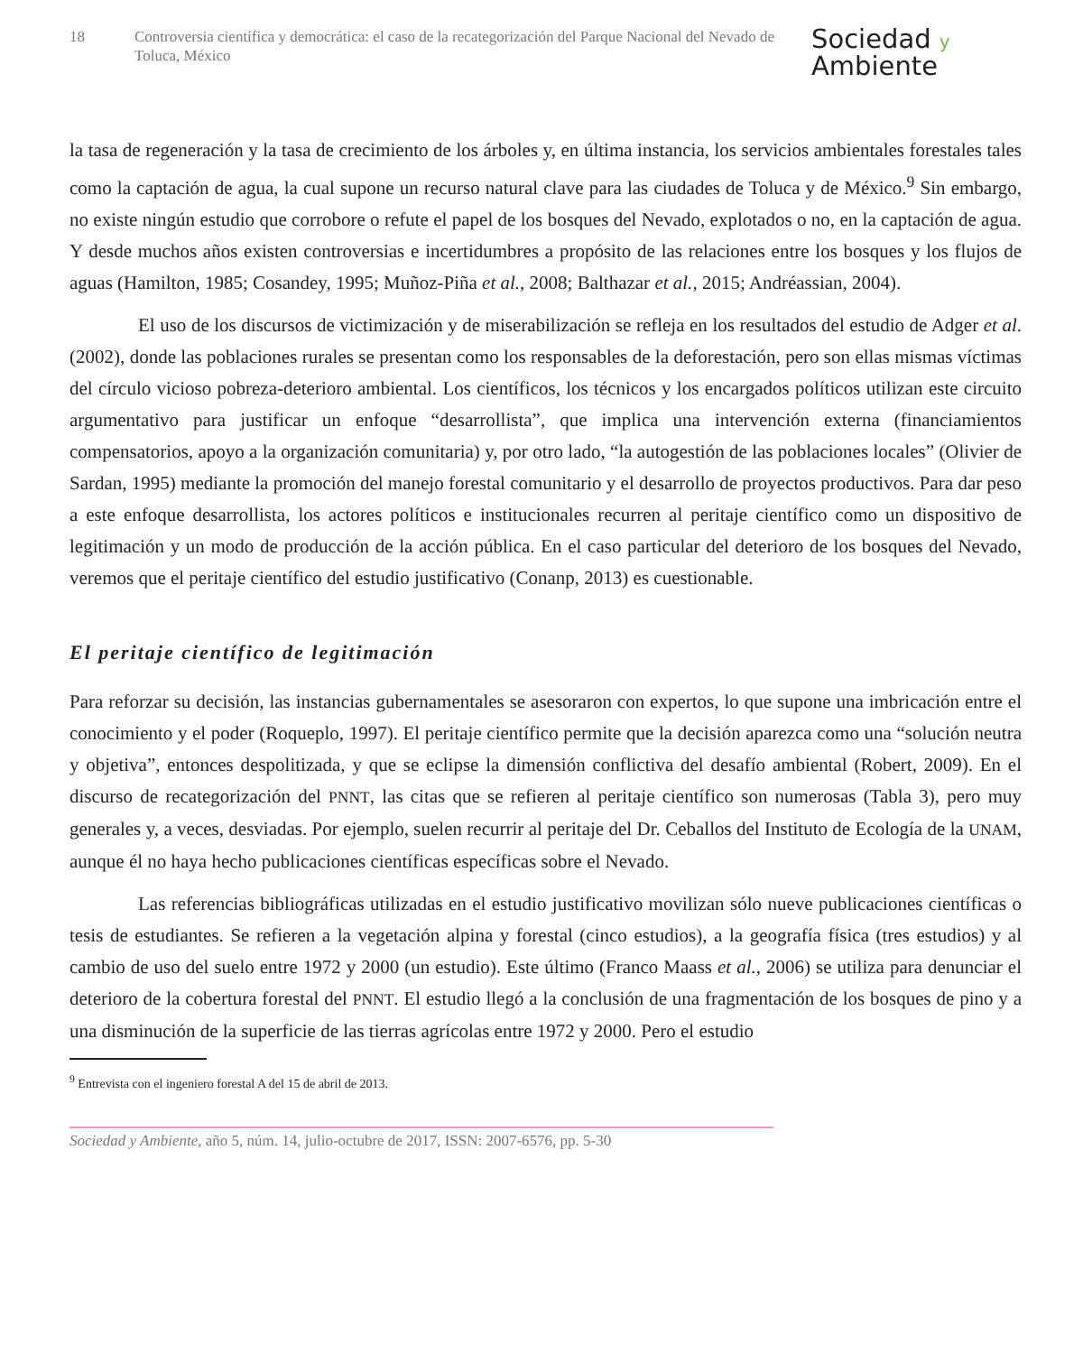18 Controversia científica y democrática: el caso de la recategorización del Parque Nacional del Nevado de Toluca, México
Sociedad y
Ambiente
la tasa de regeneración y la tasa de crecimiento de los árboles y, en última instancia, los servicios ambientales forestales tales como la captación de agua, la cual supone un recurso natural clave para las ciudades de Toluca y de México.<sup>9</sup> Sin embargo, no existe ningún estudio que corrobore o refute el papel de los bosques del Nevado, explotados o no, en la captación de agua. Y desde muchos años existen controversias e incertidumbres a propósito de las relaciones entre los bosques y los flujos de aguas (Hamilton, 1985; Cosandey, 1995; Muñoz-Piña et al., 2008; Balthazar et al., 2015; Andréassian, 2004).
El uso de los discursos de victimización y de miserabilización se refleja en los resultados del estudio de Adger et al. (2002), donde las poblaciones rurales se presentan como los responsables de la deforestación, pero son ellas mismas víctimas del círculo vicioso pobreza-deterioro ambiental. Los científicos, los técnicos y los encargados políticos utilizan este circuito argumentativo para justificar un enfoque “desarrollista”, que implica una intervención externa (financiamientos compensatorios, apoyo a la organización comunitaria) y, por otro lado, “la autogestión de las poblaciones locales” (Olivier de Sardan, 1995) mediante la promoción del manejo forestal comunitario y el desarrollo de proyectos productivos. Para dar peso a este enfoque desarrollista, los actores políticos e institucionales recurren al peritaje científico como un dispositivo de legitimación y un modo de producción de la acción pública. En el caso particular del deterioro de los bosques del Nevado, veremos que el peritaje científico del estudio justificativo (Conanp, 2013) es cuestionable.
El peritaje científico de legitimación
Para reforzar su decisión, las instancias gubernamentales se asesoraron con expertos, lo que supone una imbricación entre el conocimiento y el poder (Roqueplo, 1997). El peritaje científico permite que la decisión aparezca como una “solución neutra y objetiva”, entonces despolitizada, y que se eclipse la dimensión conflictiva del desafío ambiental (Robert, 2009). En el discurso de recategorización del PNNT, las citas que se refieren al peritaje científico son numerosas (Tabla 3), pero muy generales y, a veces, desviadas. Por ejemplo, suelen recurrir al peritaje del Dr. Ceballos del Instituto de Ecología de la UNAM, aunque él no haya hecho publicaciones científicas específicas sobre el Nevado.
Las referencias bibliográficas utilizadas en el estudio justificativo movilizan sólo nueve publicaciones científicas o tesis de estudiantes. Se refieren a la vegetación alpina y forestal (cinco estudios), a la geografía física (tres estudios) y al cambio de uso del suelo entre 1972 y 2000 (un estudio). Este último (Franco Maass et al., 2006) se utiliza para denunciar el deterioro de la cobertura forestal del PNNT. El estudio llegó a la conclusión de una fragmentación de los bosques de pino y a una disminución de la superficie de las tierras agrícolas entre 1972 y 2000. Pero el estudio
<sup>9</sup> Entrevista con el ingeniero forestal A del 15 de abril de 2013.
Sociedad y Ambiente, año 5, núm. 14, julio-octubre de 2017, ISSN: 2007-6576, pp. 5-30